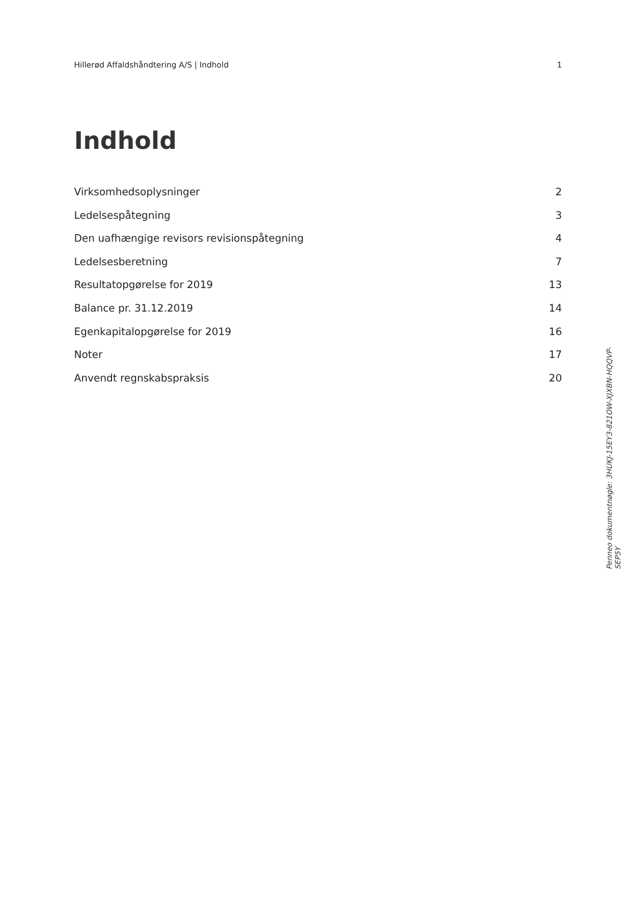Hillerød Affaldshåndtering A/S | Indhold 1
Indhold
Virksomhedsoplysninger 2
Ledelsespåtegning 3
Den uafhængige revisors revisionspåtegning 4
Ledelsesberetning 7
Resultatopgørelse for 2019 13
Balance pr. 31.12.2019 14
Egenkapitalopgørelse for 2019 16
Noter 17
Anvendt regnskabspraksis 20
Penneo dokumentnøgle: 3HUKJ-15EY3-821OW-XJXBN-HQQVP-SEP5Y